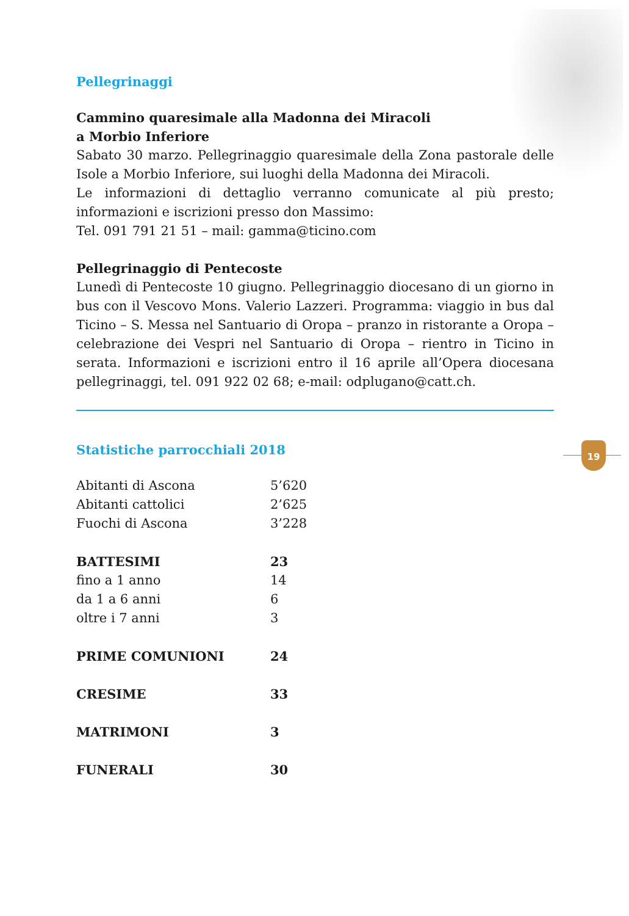19
Pellegrinaggi
Cammino quaresimale alla Madonna dei Miracoli
a Morbio Inferiore
Sabato 30 marzo. Pellegrinaggio quaresimale della Zona pastorale delle Isole a Morbio Inferiore, sui luoghi della Madonna dei Miracoli.
Le informazioni di dettaglio verranno comunicate al più presto; informazioni e iscrizioni presso don Massimo:
Tel. 091 791 21 51 – mail: gamma@ticino.com
Pellegrinaggio di Pentecoste
Lunedì di Pentecoste 10 giugno. Pellegrinaggio diocesano di un giorno in bus con il Vescovo Mons. Valerio Lazzeri. Programma: viaggio in bus dal Ticino – S. Messa nel Santuario di Oropa – pranzo in ristorante a Oropa – celebrazione dei Vespri nel Santuario di Oropa – rientro in Ticino in serata. Informazioni e iscrizioni entro il 16 aprile all’Opera diocesana pellegrinaggi, tel. 091 922 02 68; e-mail: odplugano@catt.ch.
Statistiche parrocchiali 2018
| Abitanti di Ascona | 5’620 |
| Abitanti cattolici | 2’625 |
| Fuochi di Ascona | 3’228 |
| BATTESIMI | 23 |
| fino a 1 anno | 14 |
| da 1 a 6 anni | 6 |
| oltre i 7 anni | 3 |
| PRIME COMUNIONI | 24 |
| CRESIME | 33 |
| MATRIMONI | 3 |
| FUNERALI | 30 |